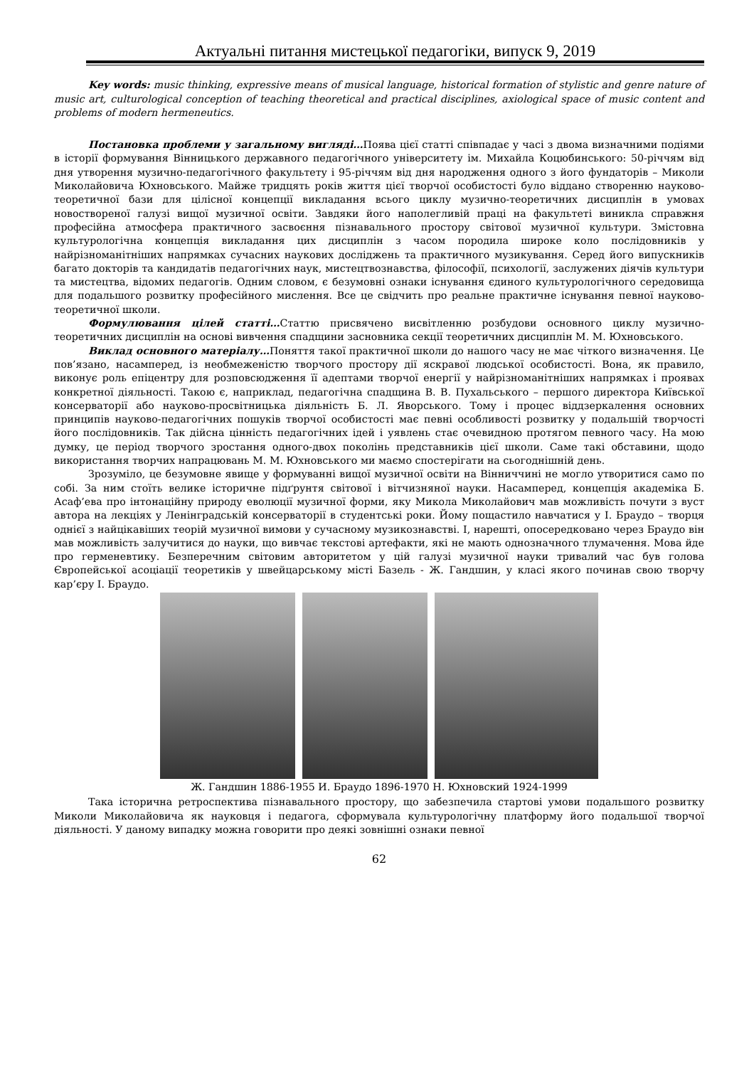Актуальні питання мистецької педагогіки, випуск 9, 2019
Key words: music thinking, expressive means of musical language, historical formation of stylistic and genre nature of music art, culturological conception of teaching theoretical and practical disciplines, axiological space of music content and problems of modern hermeneutics.
Постановка проблеми у загальному вигляді…Поява цієї статті співпадає у часі з двома визначними подіями в історії формування Вінницького державного педагогічного університету ім. Михайла Коцюбинського: 50-річчям від дня утворення музично-педагогічного факультету і 95-річчям від дня народження одного з його фундаторів – Миколи Миколайовича Юхновського. Майже тридцять років життя цієї творчої особистості було віддано створенню науково-теоретичної бази для цілісної концепції викладання всього циклу музично-теоретичних дисциплін в умовах новоствореної галузі вищої музичної освіти. Завдяки його наполегливій праці на факультеті виникла справжня професійна атмосфера практичного засвоєння пізнавального простору світової музичної культури. Змістовна культурологічна концепція викладання цих дисциплін з часом породила широке коло послідовників у найрізноманітніших напрямках сучасних наукових досліджень та практичного музикування. Серед його випускників багато докторів та кандидатів педагогічних наук, мистецтвознавства, філософії, психології, заслужених діячів культури та мистецтва, відомих педагогів. Одним словом, є безумовні ознаки існування єдиного культурологічного середовища для подальшого розвитку професійного мислення. Все це свідчить про реальне практичне існування певної науково-теоретичної школи.
Формулювання цілей статті…Статтю присвячено висвітленню розбудови основного циклу музично-теоретичних дисциплін на основі вивчення спадщини засновника секції теоретичних дисциплін М. М. Юхновського.
Виклад основного матеріалу…Поняття такої практичної школи до нашого часу не має чіткого визначення. Це пов’язано, насамперед, із необмеженістю творчого простору дії яскравої людської особистості. Вона, як правило, виконує роль епіцентру для розповсюдження її адептами творчої енергії у найрізноманітніших напрямках і проявах конкретної діяльності. Такою є, наприклад, педагогічна спадщина В. В. Пухальського – першого директора Київської консерваторії або науково-просвітницька діяльність Б. Л. Яворського. Тому і процес віддзеркалення основних принципів науково-педагогічних пошуків творчої особистості має певні особливості розвитку у подальшій творчості його послідовників. Так дійсна цінність педагогічних ідей і уявлень стає очевидною протягом певного часу. На мою думку, це період творчого зростання одного-двох поколінь представників цієї школи. Саме такі обставини, щодо використання творчих напрацювань М. М. Юхновського ми маємо спостерігати на сьогоднішній день.
Зрозуміло, це безумовне явище у формуванні вищої музичної освіти на Вінниччині не могло утворитися само по собі. За ним стоїть велике історичне підґрунтя світової і вітчизняної науки. Насамперед, концепція академіка Б. Асаф’ева про інтонаційну природу еволюції музичної форми, яку Микола Миколайович мав можливість почути з вуст автора на лекціях у Ленінградській консерваторії в студентські роки. Йому пощастило навчатися у І. Браудо – творця однієї з найцікавіших теорій музичної вимови у сучасному музикознавстві. І, нарешті, опосередковано через Браудо він мав можливість залучитися до науки, що вивчає текстові артефакти, які не мають однозначного тлумачення. Мова йде про герменевтику. Безперечним світовим авторитетом у цій галузі музичної науки тривалий час був голова Європейської асоціації теоретиків у швейцарському місті Базель - Ж. Гандшин, у класі якого починав свою творчу кар’єру І. Браудо.
Ж. Гандшин 1886-1955 И. Браудо 1896-1970 Н. Юхновский 1924-1999
Така історична ретроспектива пізнавального простору, що забезпечила стартові умови подальшого розвитку Миколи Миколайовича як науковця і педагога, сформувала культурологічну платформу його подальшої творчої діяльності. У даному випадку можна говорити про деякі зовнішні ознаки певної
62